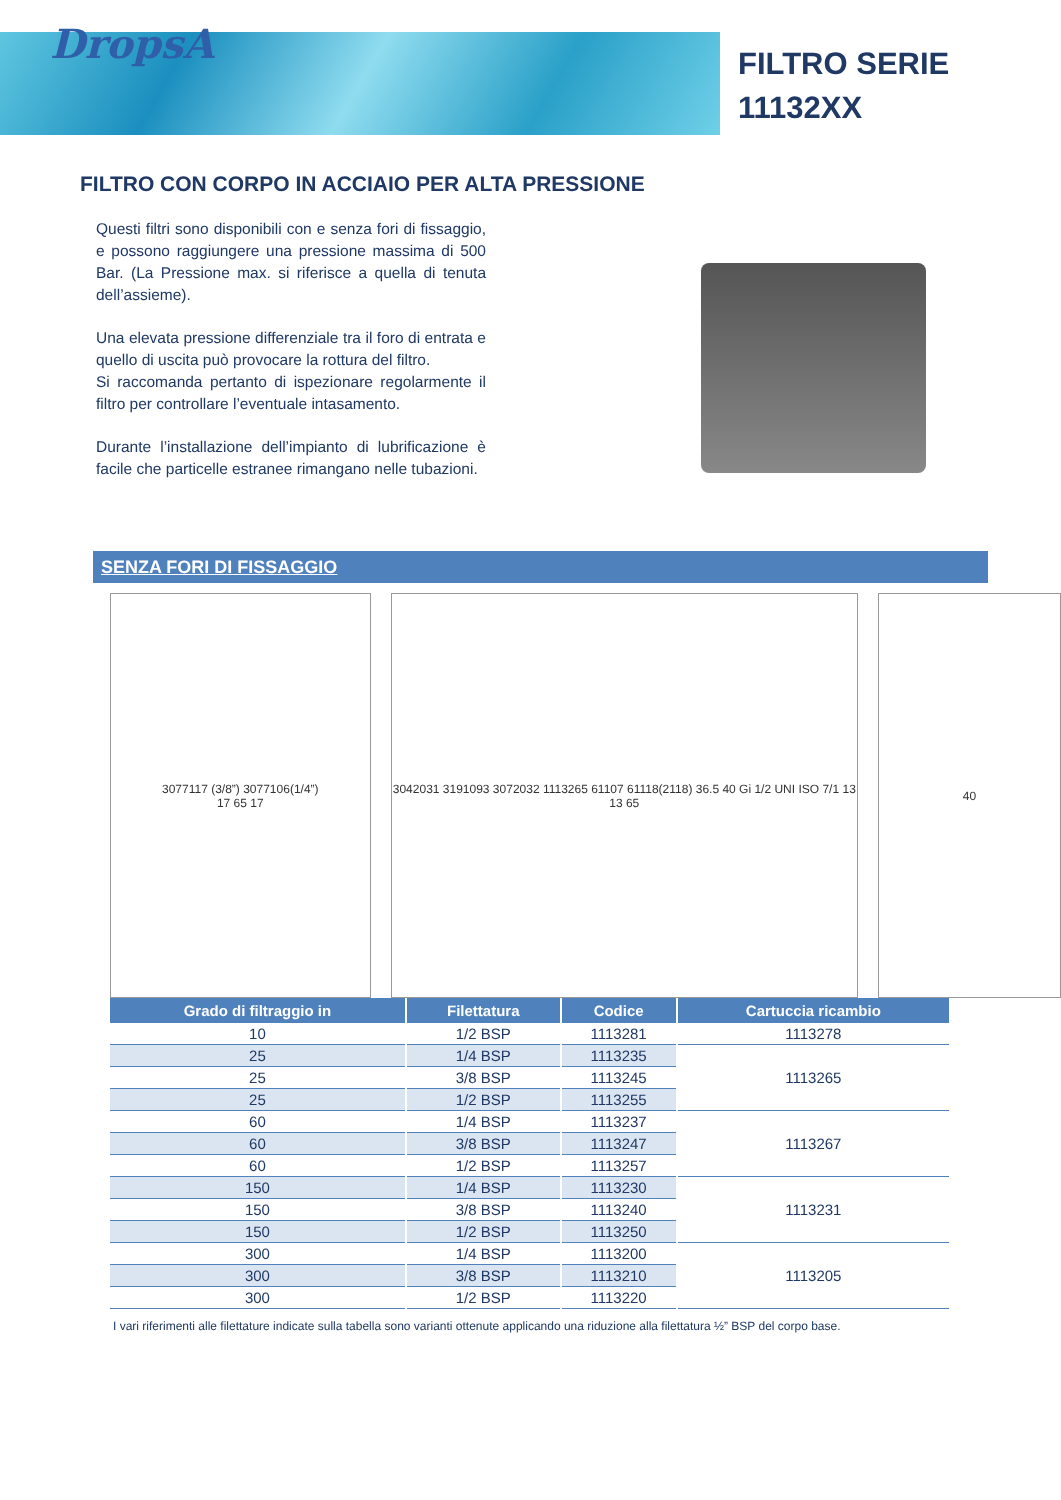DropsA
FILTRO SERIE
11132XX
FILTRO CON CORPO IN ACCIAIO PER ALTA PRESSIONE
Questi filtri sono disponibili con e senza fori di fissaggio, e possono raggiungere una pressione massima di 500 Bar. (La Pressione max. si riferisce a quella di tenuta dell’assieme).
Una elevata pressione differenziale tra il foro di entrata e quello di uscita può provocare la rottura del filtro.
Si raccomanda pertanto di ispezionare regolarmente il filtro per controllare l’eventuale intasamento.
Durante l’installazione dell’impianto di lubrificazione è facile che particelle estranee rimangano nelle tubazioni.
SENZA FORI DI FISSAGGIO
3077117 (3/8”) 3077106(1/4”)
17 65 17
3042031 3191093 3072032 1113265 61107 61118(2118) 36.5 40 Gi 1/2 UNI ISO 7/1 13 13 65
40
| Grado di filtraggio in | Filettatura | Codice | Cartuccia ricambio |
| --- | --- | --- | --- |
| 10 | 1/2 BSP | 1113281 | 1113278 |
| 25 | 1/4 BSP | 1113235 | 1113265 |
| 25 | 3/8 BSP | 1113245 | |
| 25 | 1/2 BSP | 1113255 | |
| 60 | 1/4 BSP | 1113237 | 1113267 |
| 60 | 3/8 BSP | 1113247 | |
| 60 | 1/2 BSP | 1113257 | |
| 150 | 1/4 BSP | 1113230 | 1113231 |
| 150 | 3/8 BSP | 1113240 | |
| 150 | 1/2 BSP | 1113250 | |
| 300 | 1/4 BSP | 1113200 | 1113205 |
| 300 | 3/8 BSP | 1113210 | |
| 300 | 1/2 BSP | 1113220 | |
I vari riferimenti alle filettature indicate sulla tabella sono varianti ottenute applicando una riduzione alla filettatura ½” BSP del corpo base.